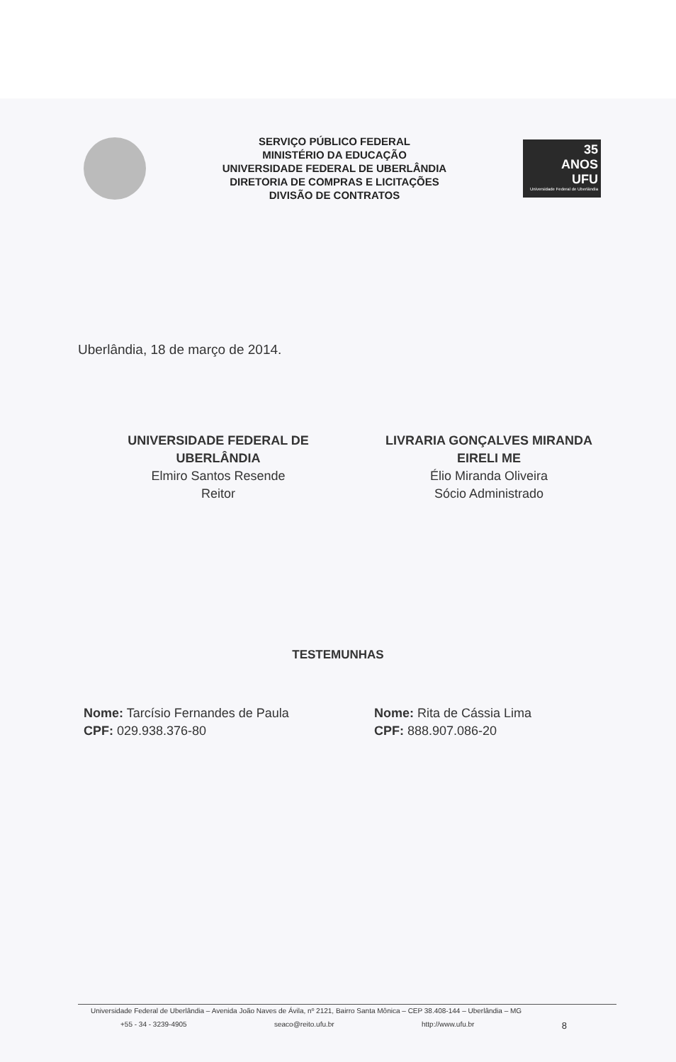SERVIÇO PÚBLICO FEDERAL
MINISTÉRIO DA EDUCAÇÃO
UNIVERSIDADE FEDERAL DE UBERLÂNDIA
DIRETORIA DE COMPRAS E LICITAÇÕES
DIVISÃO DE CONTRATOS
35
ANOS
UFU
Universidade Federal de Uberlândia
Uberlândia, 18 de março de 2014.
UNIVERSIDADE FEDERAL DE UBERLÂNDIA
Elmiro Santos Resende
Reitor
LIVRARIA GONÇALVES MIRANDA EIRELI ME
Élio Miranda Oliveira
Sócio Administrado
TESTEMUNHAS
Nome: Tarcísio Fernandes de Paula
CPF: 029.938.376-80
Nome: Rita de Cássia Lima
CPF: 888.907.086-20
Universidade Federal de Uberlândia – Avenida João Naves de Ávila, nº 2121, Bairro Santa Mônica – CEP 38.408-144 – Uberlândia – MG
+55 - 34 - 3239-4905 seaco@reito.ufu.br http://www.ufu.br 8